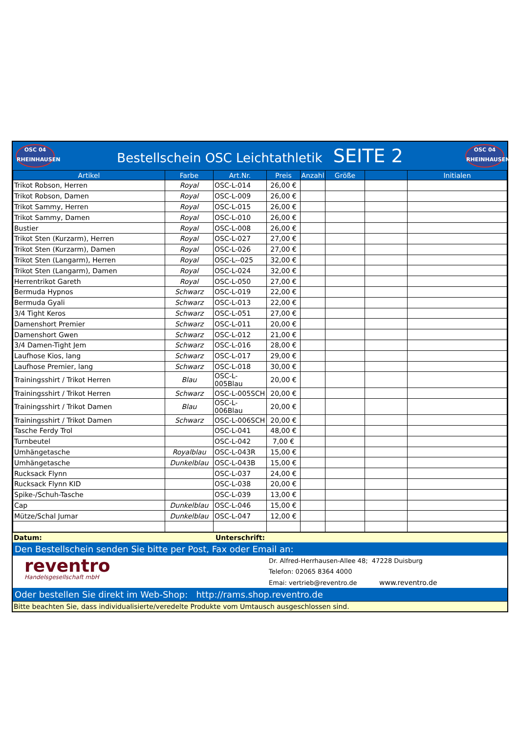OSC 04
RHEINHAUSEN
Bestellschein OSC Leichtathletik SEITE 2
OSC 04
RHEINHAUSEN
| Artikel | Farbe | Art.Nr. | Preis | Anzahl | Größe | | Initialen |
| --- | --- | --- | --- | --- | --- | --- | --- |
| Trikot Robson, Herren | Royal | OSC-L-014 | 26,00 € | | | | |
| Trikot Robson, Damen | Royal | OSC-L-009 | 26,00 € | | | | |
| Trikot Sammy, Herren | Royal | OSC-L-015 | 26,00 € | | | | |
| Trikot Sammy, Damen | Royal | OSC-L-010 | 26,00 € | | | | |
| Bustier | Royal | OSC-L-008 | 26,00 € | | | | |
| Trikot Sten (Kurzarm), Herren | Royal | OSC-L-027 | 27,00 € | | | | |
| Trikot Sten (Kurzarm), Damen | Royal | OSC-L-026 | 27,00 € | | | | |
| Trikot Sten (Langarm), Herren | Royal | OSC-L--025 | 32,00 € | | | | |
| Trikot Sten (Langarm), Damen | Royal | OSC-L-024 | 32,00 € | | | | |
| Herrentrikot Gareth | Royal | OSC-L-050 | 27,00 € | | | | |
| Bermuda Hypnos | Schwarz | OSC-L-019 | 22,00 € | | | | |
| Bermuda Gyali | Schwarz | OSC-L-013 | 22,00 € | | | | |
| 3/4 Tight Keros | Schwarz | OSC-L-051 | 27,00 € | | | | |
| Damenshort Premier | Schwarz | OSC-L-011 | 20,00 € | | | | |
| Damenshort Gwen | Schwarz | OSC-L-012 | 21,00 € | | | | |
| 3/4 Damen-Tight Jem | Schwarz | OSC-L-016 | 28,00 € | | | | |
| Laufhose Kios, lang | Schwarz | OSC-L-017 | 29,00 € | | | | |
| Laufhose Premier, lang | Schwarz | OSC-L-018 | 30,00 € | | | | |
| Trainingsshirt / Trikot Herren | Blau | OSC-L-005Blau | 20,00 € | | | | |
| Trainingsshirt / Trikot Herren | Schwarz | OSC-L-005SCH | 20,00 € | | | | |
| Trainingsshirt / Trikot Damen | Blau | OSC-L-006Blau | 20,00 € | | | | |
| Trainingsshirt / Trikot Damen | Schwarz | OSC-L-006SCH | 20,00 € | | | | |
| Tasche Ferdy Trol | | OSC-L-041 | 48,00 € | | | | |
| Turnbeutel | | OSC-L-042 | 7,00 € | | | | |
| Umhängetasche | Royalblau | OSC-L-043R | 15,00 € | | | | |
| Umhängetasche | Dunkelblau | OSC-L-043B | 15,00 € | | | | |
| Rucksack Flynn | | OSC-L-037 | 24,00 € | | | | |
| Rucksack Flynn KID | | OSC-L-038 | 20,00 € | | | | |
| Spike-/Schuh-Tasche | | OSC-L-039 | 13,00 € | | | | |
| Cap | Dunkelblau | OSC-L-046 | 15,00 € | | | | |
| Mütze/Schal Jumar | Dunkelblau | OSC-L-047 | 12,00 € | | | | |
Datum: Unterschrift:
Den Bestellschein senden Sie bitte per Post, Fax oder Email an:
reventro
Handelsgesellschaft mbH
Dr. Alfred-Herrhausen-Allee 48; 47228 Duisburg
Telefon: 02065 8364 4000
Emai: vertrieb@reventro.de www.reventro.de
Oder bestellen Sie direkt im Web-Shop: http://rams.shop.reventro.de
Bitte beachten Sie, dass individualisierte/veredelte Produkte vom Umtausch ausgeschlossen sind.